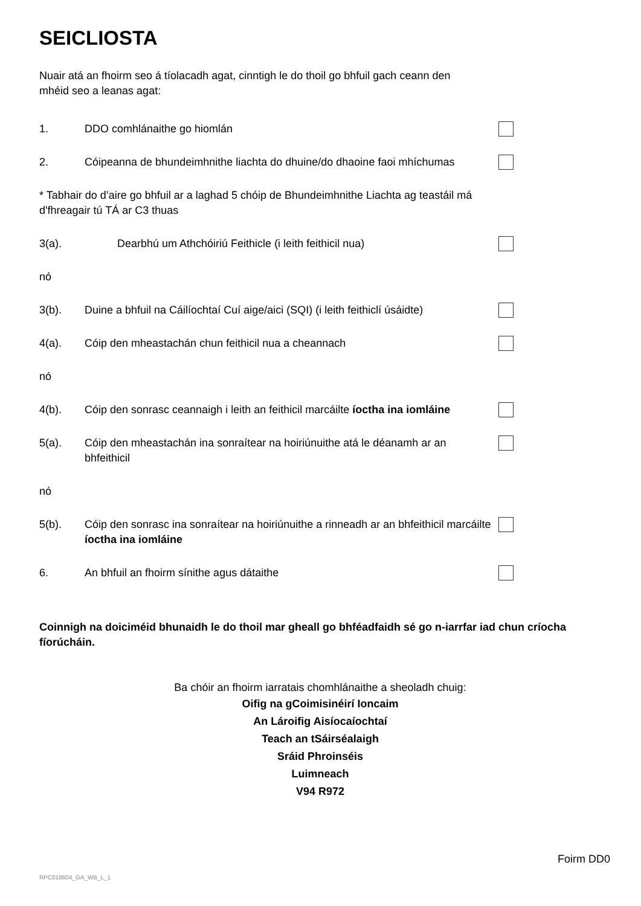SEICLIOSTA
Nuair atá an fhoirm seo á tíolacadh agat, cinntigh le do thoil go bhfuil gach ceann den mhéid seo a leanas agat:
1. DDO comhlánaithe go hiomlán
2. Cóipeanna de bhundeimhnithe liachta do dhuine/do dhaoine faoi mhíchumas
* Tabhair do d’aire go bhfuil ar a laghad 5 chóip de Bhundeimhnithe Liachta ag teastáil má d'fhreagair tú TÁ ar C3 thuas
3(a). Dearbhú um Athchóiriú Feithicle (i leith feithicil nua)
nó
3(b). Duine a bhfuil na Cáilíochtaí Cuí aige/aici (SQI) (i leith feithiclí úsáidte)
4(a). Cóip den mheastachán chun feithicil nua a cheannach
nó
4(b). Cóip den sonrasc ceannaigh i leith an feithicil marcáilte íoctha ina iomláine
5(a). Cóip den mheastachán ina sonraítear na hoiriúnuithe atá le déanamh ar an bhfeithicil
nó
5(b). Cóip den sonrasc ina sonraítear na hoiriúnuithe a rinneadh ar an bhfeithicil marcáilte íoctha ina iomláine
6. An bhfuil an fhoirm sínithe agus dátaithe
Coinnigh na doiciméid bhunaidh le do thoil mar gheall go bhféadfaidh sé go n-iarrfar iad chun críocha fíorúcháin.
Ba chóir an fhoirm iarratais chomhlánaithe a sheoladh chuig:
Oifig na gCoimisinéirí Ioncaim
An Lároifig Aisíocaíochtaí
Teach an tSáirséalaigh
Sráid Phroinséis
Luimneach
V94 R972
Foirm DD0
RPC018604_GA_WB_L_1